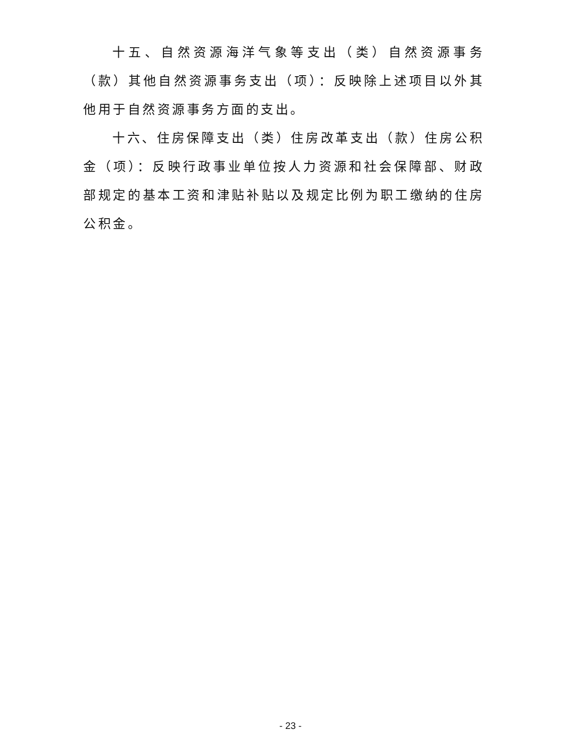十五、自然资源海洋气象等支出（类）自然资源事务（款）其他自然资源事务支出（项）：反映除上述项目以外其他用于自然资源事务方面的支出。
十六、住房保障支出（类）住房改革支出（款）住房公积金（项）：反映行政事业单位按人力资源和社会保障部、财政部规定的基本工资和津贴补贴以及规定比例为职工缴纳的住房公积金。
- 23 -